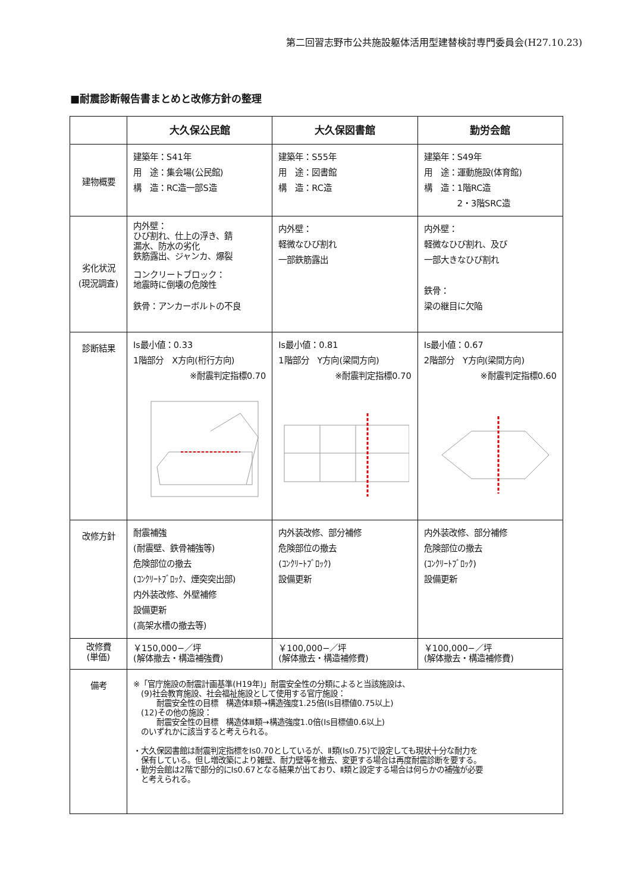第二回習志野市公共施設躯体活用型建替検討専門委員会(H27.10.23)
■耐震診断報告書まとめと改修方針の整理
| | 大久保公民館 | 大久保図書館 | 勤労会館 |
| --- | --- | --- | --- |
| 建物概要 | 建築年：S41年 用 途：集会場(公民館) 構 造：RC造一部S造 | 建築年：S55年 用 途：図書館 構 造：RC造 | 建築年：S49年 用 途：運動施設(体育館) 構 造：1階RC造 2・3階SRC造 |
| 劣化状況 (現況調査) | 内外壁： ひび割れ、仕上の浮き、錆 漏水、防水の劣化 鉄筋露出、ジャンカ、爆裂 コンクリートブロック： 地震時に倒壊の危険性 鉄骨：アンカーボルトの不良 | 内外壁： 軽微なひび割れ 一部鉄筋露出 | 内外壁： 軽微なひび割れ、及び 一部大きなひび割れ 鉄骨： 梁の継目に欠陥 |
| 診断結果 | Is最小値：0.33 1階部分 X方向(桁行方向) ※耐震判定指標0.70 | Is最小値：0.81 1階部分 Y方向(梁間方向) ※耐震判定指標0.70 | Is最小値：0.67 2階部分 Y方向(梁間方向) ※耐震判定指標0.60 |
| 改修方針 | 耐震補強 (耐震壁、鉄骨補強等) 危険部位の撤去 (ｺﾝｸﾘｰﾄﾌﾞﾛｯｸ、煙突突出部) 内外装改修、外壁補修 設備更新 (高架水槽の撤去等) | 内外装改修、部分補修 危険部位の撤去 (ｺﾝｸﾘｰﾄﾌﾞﾛｯｸ) 設備更新 | 内外装改修、部分補修 危険部位の撤去 (ｺﾝｸﾘｰﾄﾌﾞﾛｯｸ) 設備更新 |
| 改修費 (単価) | ￥150,000−／坪 (解体撤去・構造補強費) | ￥100,000−／坪 (解体撤去・構造補修費) | ￥100,000−／坪 (解体撤去・構造補修費) |
| 備考 | ※「官庁施設の耐震計画基準(H19年)」耐震安全性の分類によると当該施設は、 (9)社会教育施設、社会福祉施設として使用する官庁施設： 耐震安全性の目標 構造体Ⅱ類→構造強度1.25倍(Is目標値0.75以上) (12)その他の施設： 耐震安全性の目標 構造体Ⅲ類→構造強度1.0倍(Is目標値0.6以上) のいずれかに該当すると考えられる。 ・大久保図書館は耐震判定指標をIs0.70としているが、Ⅱ類(Is0.75)で設定しても現状十分な耐力を 保有している。但し増改築により雑壁、耐力壁等を撤去、変更する場合は再度耐震診断を要する。 ・勤労会館は2階で部分的にIs0.67となる結果が出ており、Ⅱ類と設定する場合は何らかの補強が必要 と考えられる。 | | |